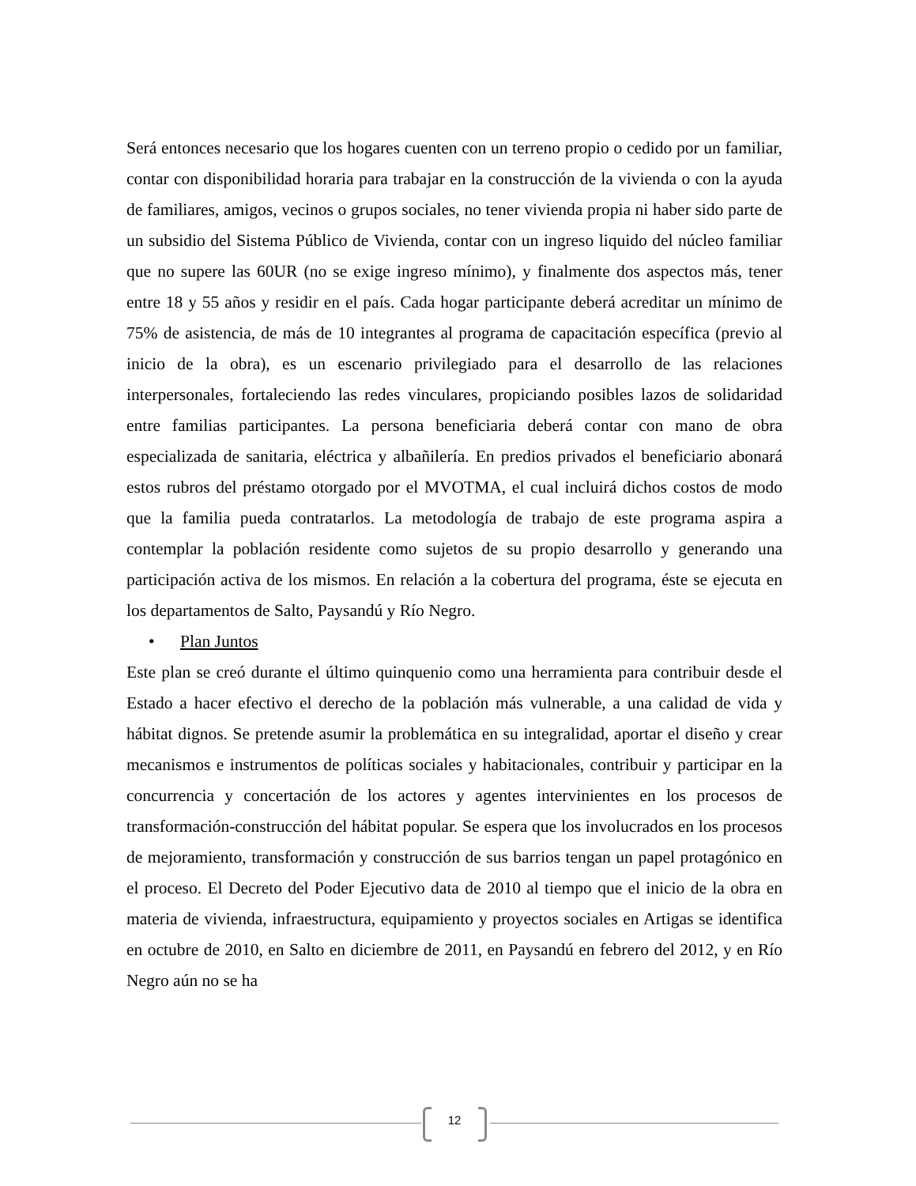Será entonces necesario que los hogares cuenten con un terreno propio o cedido por un familiar, contar con disponibilidad horaria para trabajar en la construcción de la vivienda o con la ayuda de familiares, amigos, vecinos o grupos sociales, no tener vivienda propia ni haber sido parte de un subsidio del Sistema Público de Vivienda, contar con un ingreso liquido del núcleo familiar que no supere las 60UR (no se exige ingreso mínimo), y finalmente dos aspectos más, tener entre 18 y 55 años y residir en el país. Cada hogar participante deberá acreditar un mínimo de 75% de asistencia, de más de 10 integrantes al programa de capacitación específica (previo al inicio de la obra), es un escenario privilegiado para el desarrollo de las relaciones interpersonales, fortaleciendo las redes vinculares, propiciando posibles lazos de solidaridad entre familias participantes. La persona beneficiaria deberá contar con mano de obra especializada de sanitaria, eléctrica y albañilería. En predios privados el beneficiario abonará estos rubros del préstamo otorgado por el MVOTMA, el cual incluirá dichos costos de modo que la familia pueda contratarlos. La metodología de trabajo de este programa aspira a contemplar la población residente como sujetos de su propio desarrollo y generando una participación activa de los mismos. En relación a la cobertura del programa, éste se ejecuta en los departamentos de Salto, Paysandú y Río Negro.
• Plan Juntos
Este plan se creó durante el último quinquenio como una herramienta para contribuir desde el Estado a hacer efectivo el derecho de la población más vulnerable, a una calidad de vida y hábitat dignos. Se pretende asumir la problemática en su integralidad, aportar el diseño y crear mecanismos e instrumentos de políticas sociales y habitacionales, contribuir y participar en la concurrencia y concertación de los actores y agentes intervinientes en los procesos de transformación-construcción del hábitat popular. Se espera que los involucrados en los procesos de mejoramiento, transformación y construcción de sus barrios tengan un papel protagónico en el proceso. El Decreto del Poder Ejecutivo data de 2010 al tiempo que el inicio de la obra en materia de vivienda, infraestructura, equipamiento y proyectos sociales en Artigas se identifica en octubre de 2010, en Salto en diciembre de 2011, en Paysandú en febrero del 2012, y en Río Negro aún no se ha
12